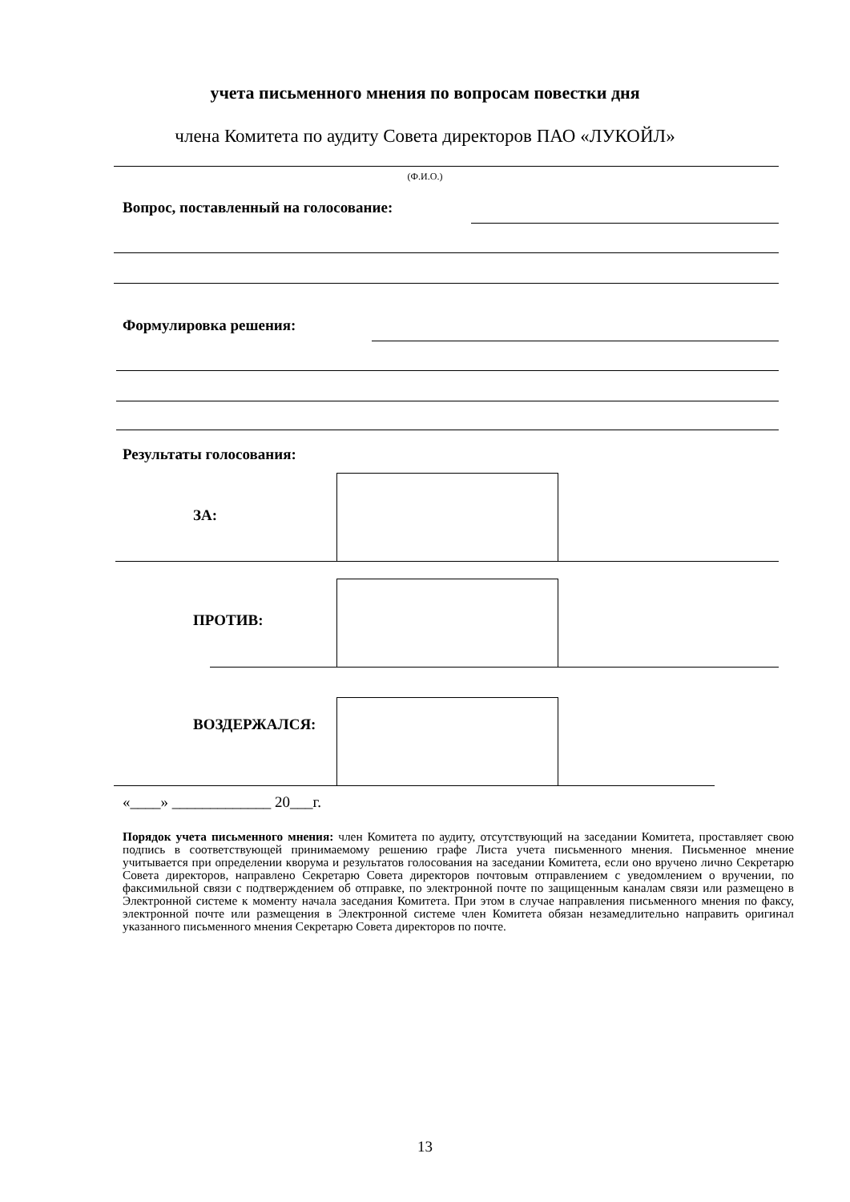учета письменного мнения по вопросам повестки дня
члена Комитета по аудиту Совета директоров ПАО «ЛУКОЙЛ»
(Ф.И.О.)
Вопрос, поставленный на голосование:
Формулировка решения:
Результаты голосования:
ЗА:
ПРОТИВ:
ВОЗДЕРЖАЛСЯ:
«____» _____________ 20___г.
Порядок учета письменного мнения: член Комитета по аудиту, отсутствующий на заседании Комитета, проставляет свою подпись в соответствующей принимаемому решению графе Листа учета письменного мнения. Письменное мнение учитывается при определении кворума и результатов голосования на заседании Комитета, если оно вручено лично Секретарю Совета директоров, направлено Секретарю Совета директоров почтовым отправлением с уведомлением о вручении, по факсимильной связи с подтверждением об отправке, по электронной почте по защищенным каналам связи или размещено в Электронной системе к моменту начала заседания Комитета. При этом в случае направления письменного мнения по факсу, электронной почте или размещения в Электронной системе член Комитета обязан незамедлительно направить оригинал указанного письменного мнения Секретарю Совета директоров по почте.
13